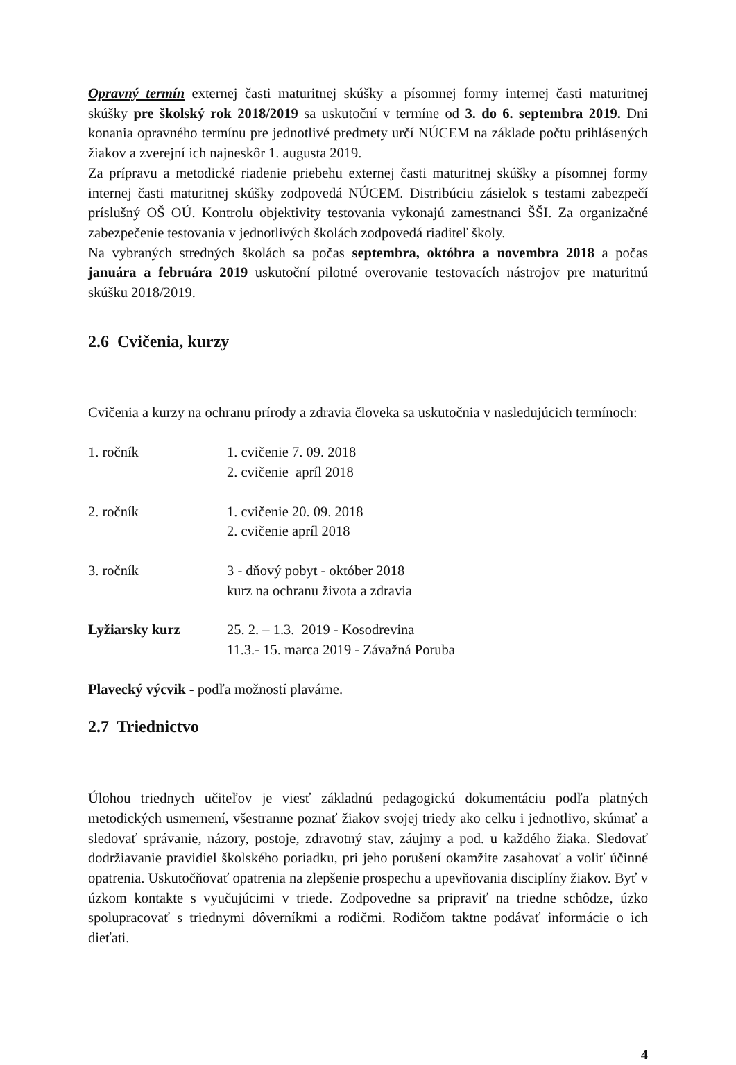Opravný termín externej časti maturitnej skúšky a písomnej formy internej časti maturitnej skúšky pre školský rok 2018/2019 sa uskutoční v termíne od 3. do 6. septembra 2019. Dni konania opravného termínu pre jednotlivé predmety určí NÚCEM na základe počtu prihlásených žiakov a zverejní ich najneskôr 1. augusta 2019.
Za prípravu a metodické riadenie priebehu externej časti maturitnej skúšky a písomnej formy internej časti maturitnej skúšky zodpovedá NÚCEM. Distribúciu zásielok s testami zabezpečí príslušný OŠ OÚ. Kontrolu objektivity testovania vykonajú zamestnanci ŠŠI. Za organizačné zabezpečenie testovania v jednotlivých školách zodpovedá riaditeľ školy.
Na vybraných stredných školách sa počas septembra, októbra a novembra 2018 a počas januára a februára 2019 uskutoční pilotné overovanie testovacích nástrojov pre maturitnú skúšku 2018/2019.
2.6 Cvičenia, kurzy
Cvičenia a kurzy na ochranu prírody a zdravia človeka sa uskutočnia v nasledujúcich termínoch:
1. ročník 1. cvičenie 7. 09. 2018
2. cvičenie apríl 2018
2. ročník 1. cvičenie 20. 09. 2018
2. cvičenie apríl 2018
3. ročník 3 - dňový pobyt - október 2018
kurz na ochranu života a zdravia
Lyžiarsky kurz 25. 2. – 1.3. 2019 - Kosodrevina
11.3.- 15. marca 2019 - Závažná Poruba
Plavecký výcvik - podľa možností plavárne.
2.7 Triednictvo
Úlohou triednych učiteľov je viesť základnú pedagogickú dokumentáciu podľa platných metodických usmernení, všestranne poznať žiakov svojej triedy ako celku i jednotlivo, skúmať a sledovať správanie, názory, postoje, zdravotný stav, záujmy a pod. u každého žiaka. Sledovať dodržiavanie pravidiel školského poriadku, pri jeho porušení okamžite zasahovať a voliť účinné opatrenia. Uskutočňovať opatrenia na zlepšenie prospechu a upevňovania disciplíny žiakov. Byť v úzkom kontakte s vyučujúcimi v triede. Zodpovedne sa pripraviť na triedne schôdze, úzko spolupracovať s triednymi dôverníkmi a rodičmi. Rodičom taktne podávať informácie o ich dieťati.
4